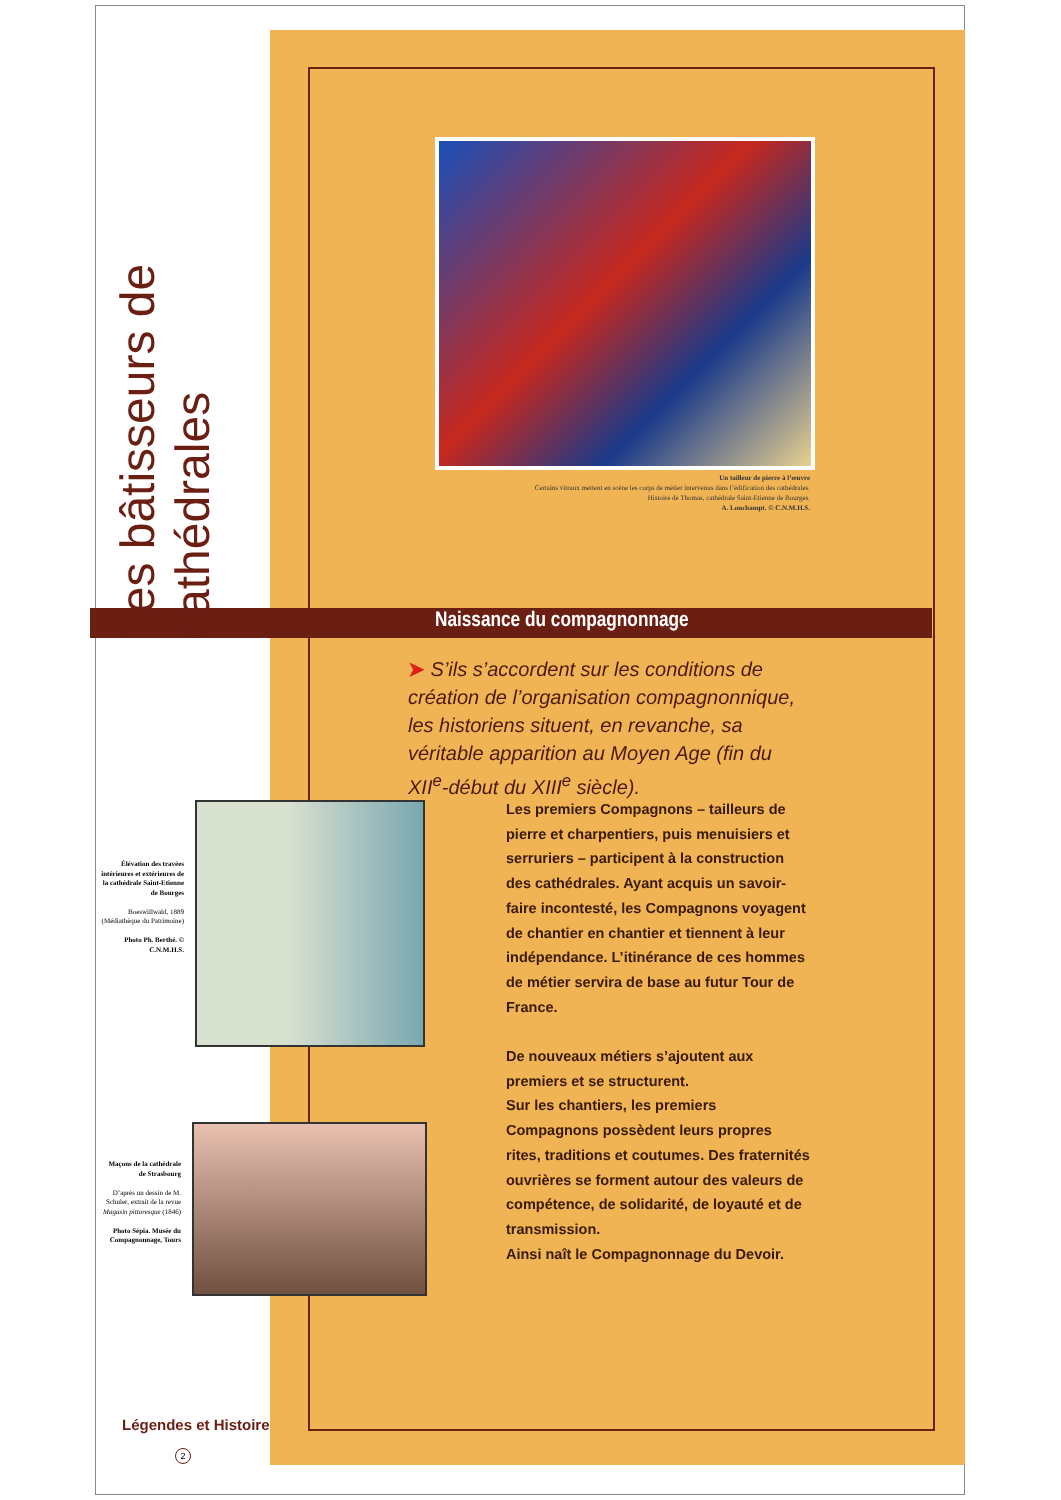Les bâtisseurs de cathédrales
Un tailleur de pierre à l’œuvre
Certains vitraux mettent en scène les corps de métier intervenus dans l’édification des cathédrales.
Histoire de Thomas, cathédrale Saint-Etienne de Bourges.
A. Lonchampt. © C.N.M.H.S.
Naissance du compagnonnage
➤ S’ils s’accordent sur les conditions de création de l’organisation compagnonnique, les historiens situent, en revanche, sa véritable apparition au Moyen Age (fin du XII<sup>e</sup>-début du XIII<sup>e</sup> siècle).
Les premiers Compagnons – tailleurs de pierre et charpentiers, puis menuisiers et serruriers – participent à la construction des cathédrales. Ayant acquis un savoir-faire incontesté, les Compagnons voyagent de chantier en chantier et tiennent à leur indépendance. L’itinérance de ces hommes de métier servira de base au futur Tour de France.
De nouveaux métiers s’ajoutent aux premiers et se structurent.
Sur les chantiers, les premiers Compagnons possèdent leurs propres rites, traditions et coutumes. Des fraternités ouvrières se forment autour des valeurs de compétence, de solidarité, de loyauté et de transmission.
Ainsi naît le Compagnonnage du Devoir.
Élévation des travées intérieures et extérieures de la cathédrale Saint-Etienne de Bourges
Boeswillwald, 1889 (Médiathèque du Patrimoine)
Photo Ph. Berthé. © C.N.M.H.S.
Maçons de la cathédrale de Strasbourg
D’après un dessin de M. Schuler, extrait de la revue Magasin pittoresque (1846)
Photo Sépia. Musée du Compagnonnage, Tours
Légendes et Histoire
2